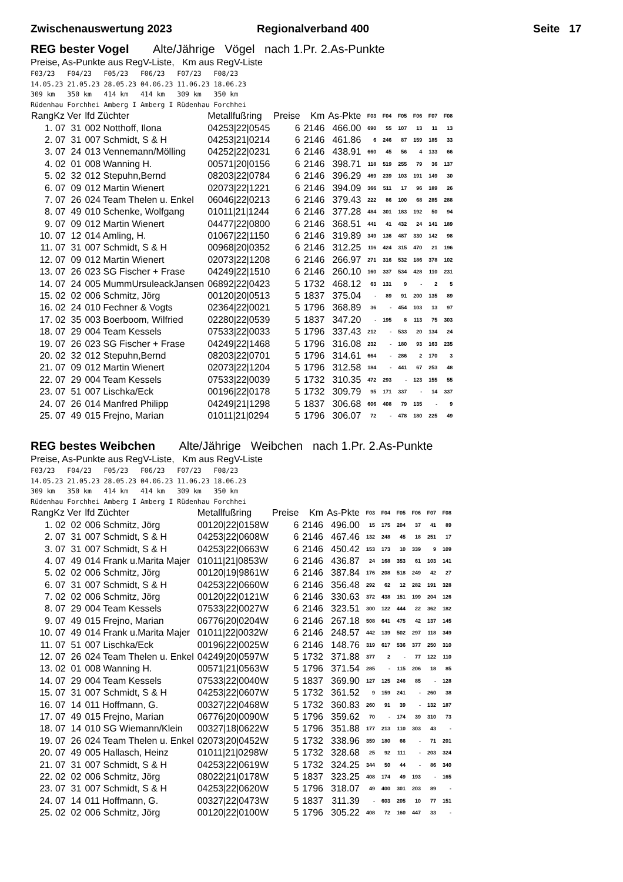Zwischenauswertung 2023 Regionalverband 400 Seite 17
REG bester Vogel Alte/Jährige Vögel nach 1.Pr. 2.As-Punkte
Preise, As-Punkte aus RegV-Liste, Km aus RegV-Liste
F03/23   F04/23   F05/23   F06/23   F07/23   F08/23
14.05.23 21.05.23 28.05.23 04.06.23 11.06.23 18.06.23
309 km   350 km   414 km   414 km   309 km   350 km
Rüdenhau Forchhei Amberg I Amberg I Rüdenhau Forchhei
| RangKz Ver | lfd Züchter | Metallfußring | Preise | Km | As-Pkte | F03 | F04 | F05 | F06 | F07 | F08 |
| --- | --- | --- | --- | --- | --- | --- | --- | --- | --- | --- | --- |
| 1. 07 31 | 002 Notthoff, Ilona | 04253/22/0545 | 6 | 2146 | 466.00 | 690 | 55 | 107 | 13 | 11 | 13 |
| 2. 07 31 | 007 Schmidt, S & H | 04253/21/0214 | 6 | 2146 | 461.86 | 6 | 246 | 87 | 159 | 185 | 33 |
| 3. 07 24 | 013 Vennemann/Mölling | 04252/22/0231 | 6 | 2146 | 438.91 | 660 | 45 | 56 | 4 | 133 | 66 |
| 4. 02 01 | 008 Wanning H. | 00571/20/0156 | 6 | 2146 | 398.71 | 118 | 519 | 255 | 79 | 36 | 137 |
| 5. 02 32 | 012 Stepuhn,Bernd | 08203/22/0784 | 6 | 2146 | 396.29 | 469 | 239 | 103 | 191 | 149 | 30 |
| 6. 07 09 | 012 Martin Wienert | 02073/22/1221 | 6 | 2146 | 394.09 | 366 | 511 | 17 | 96 | 189 | 26 |
| 7. 07 26 | 024 Team Thelen u. Enkel | 06046/22/0213 | 6 | 2146 | 379.43 | 222 | 86 | 100 | 68 | 285 | 288 |
| 8. 07 49 | 010 Schenke, Wolfgang | 01011/21/1244 | 6 | 2146 | 377.28 | 484 | 301 | 183 | 192 | 50 | 94 |
| 9. 07 09 | 012 Martin Wienert | 04477/22/0800 | 6 | 2146 | 368.51 | 441 | 41 | 432 | 24 | 141 | 189 |
| 10. 07 12 | 014 Amling, H. | 01067/22/1150 | 6 | 2146 | 319.89 | 349 | 136 | 487 | 330 | 142 | 98 |
| 11. 07 31 | 007 Schmidt, S & H | 00968/20/0352 | 6 | 2146 | 312.25 | 116 | 424 | 315 | 470 | 21 | 196 |
| 12. 07 09 | 012 Martin Wienert | 02073/22/1208 | 6 | 2146 | 266.97 | 271 | 316 | 532 | 186 | 378 | 102 |
| 13. 07 26 | 023 SG Fischer + Frase | 04249/22/1510 | 6 | 2146 | 260.10 | 160 | 337 | 534 | 428 | 110 | 231 |
| 14. 07 24 | 005 MummUrsuleackJansen | 06892/22/0423 | 5 | 1732 | 468.12 | 63 | 131 | 9 | - | 2 | 5 |
| 15. 02 02 | 006 Schmitz, Jörg | 00120/20/0513 | 5 | 1837 | 375.04 | - | 89 | 91 | 200 | 135 | 89 |
| 16. 02 24 | 010 Fechner & Vogts | 02364/22/0021 | 5 | 1796 | 368.89 | 36 | - | 454 | 103 | 13 | 97 |
| 17. 02 35 | 003 Boerboom, Wilfried | 02280/22/0539 | 5 | 1837 | 347.20 | - | 195 | 8 | 113 | 75 | 303 |
| 18. 07 29 | 004 Team Kessels | 07533/22/0033 | 5 | 1796 | 337.43 | 212 | - | 533 | 20 | 134 | 24 |
| 19. 07 26 | 023 SG Fischer + Frase | 04249/22/1468 | 5 | 1796 | 316.08 | 232 | - | 180 | 93 | 163 | 235 |
| 20. 02 32 | 012 Stepuhn,Bernd | 08203/22/0701 | 5 | 1796 | 314.61 | 664 | - | 286 | 2 | 170 | 3 |
| 21. 07 09 | 012 Martin Wienert | 02073/22/1204 | 5 | 1796 | 312.58 | 184 | - | 441 | 67 | 253 | 48 |
| 22. 07 29 | 004 Team Kessels | 07533/22/0039 | 5 | 1732 | 310.35 | 472 | 293 | - | 123 | 155 | 55 |
| 23. 07 51 | 007 Lischka/Eck | 00196/22/0178 | 5 | 1732 | 309.79 | 95 | 171 | 337 | - | 14 | 337 |
| 24. 07 26 | 014 Manfred Philipp | 04249/21/1298 | 5 | 1837 | 306.68 | 606 | 408 | 79 | 135 | - | 9 |
| 25. 07 49 | 015 Frejno, Marian | 01011/21/0294 | 5 | 1796 | 306.07 | 72 | - | 478 | 180 | 225 | 49 |
REG bestes Weibchen Alte/Jährige Weibchen nach 1.Pr. 2.As-Punkte
Preise, As-Punkte aus RegV-Liste, Km aus RegV-Liste
F03/23   F04/23   F05/23   F06/23   F07/23   F08/23
14.05.23 21.05.23 28.05.23 04.06.23 11.06.23 18.06.23
309 km   350 km   414 km   414 km   309 km   350 km
Rüdenhau Forchhei Amberg I Amberg I Rüdenhau Forchhei
| RangKz Ver | lfd Züchter | Metallfußring | Preise | Km | As-Pkte | F03 | F04 | F05 | F06 | F07 | F08 |
| --- | --- | --- | --- | --- | --- | --- | --- | --- | --- | --- | --- |
| 1. 02 02 | 006 Schmitz, Jörg | 00120/22/0158W | 6 | 2146 | 496.00 | 15 | 175 | 204 | 37 | 41 | 89 |
| 2. 07 31 | 007 Schmidt, S & H | 04253/22/0608W | 6 | 2146 | 467.46 | 132 | 248 | 45 | 18 | 251 | 17 |
| 3. 07 31 | 007 Schmidt, S & H | 04253/22/0663W | 6 | 2146 | 450.42 | 153 | 173 | 10 | 339 | 9 | 109 |
| 4. 07 49 | 014 Frank u.Marita Majer | 01011/21/0853W | 6 | 2146 | 436.87 | 24 | 168 | 353 | 61 | 103 | 141 |
| 5. 02 02 | 006 Schmitz, Jörg | 00120/19/9861W | 6 | 2146 | 387.84 | 176 | 208 | 518 | 249 | 42 | 27 |
| 6. 07 31 | 007 Schmidt, S & H | 04253/22/0660W | 6 | 2146 | 356.48 | 292 | 62 | 12 | 282 | 191 | 328 |
| 7. 02 02 | 006 Schmitz, Jörg | 00120/22/0121W | 6 | 2146 | 330.63 | 372 | 438 | 151 | 199 | 204 | 126 |
| 8. 07 29 | 004 Team Kessels | 07533/22/0027W | 6 | 2146 | 323.51 | 300 | 122 | 444 | 22 | 362 | 182 |
| 9. 07 49 | 015 Frejno, Marian | 06776/20/0204W | 6 | 2146 | 267.18 | 508 | 641 | 475 | 42 | 137 | 145 |
| 10. 07 49 | 014 Frank u.Marita Majer | 01011/22/0032W | 6 | 2146 | 248.57 | 442 | 139 | 502 | 297 | 118 | 349 |
| 11. 07 51 | 007 Lischka/Eck | 00196/22/0025W | 6 | 2146 | 148.76 | 319 | 617 | 536 | 377 | 250 | 310 |
| 12. 07 26 | 024 Team Thelen u. Enkel | 04249/20/0597W | 5 | 1732 | 371.88 | 377 | 2 | - | 77 | 122 | 110 |
| 13. 02 01 | 008 Wanning H. | 00571/21/0563W | 5 | 1796 | 371.54 | 285 | - | 115 | 206 | 18 | 85 |
| 14. 07 29 | 004 Team Kessels | 07533/22/0040W | 5 | 1837 | 369.90 | 127 | 125 | 246 | 85 | - | 128 |
| 15. 07 31 | 007 Schmidt, S & H | 04253/22/0607W | 5 | 1732 | 361.52 | 9 | 159 | 241 | - | 260 | 38 |
| 16. 07 14 | 011 Hoffmann, G. | 00327/22/0468W | 5 | 1732 | 360.83 | 260 | 91 | 39 | - | 132 | 187 |
| 17. 07 49 | 015 Frejno, Marian | 06776/20/0090W | 5 | 1796 | 359.62 | 70 | - | 174 | 39 | 310 | 73 |
| 18. 07 14 | 010 SG Wiemann/Klein | 00327/18/0622W | 5 | 1796 | 351.88 | 177 | 213 | 110 | 303 | 43 | - |
| 19. 07 26 | 024 Team Thelen u. Enkel | 02073/20/0452W | 5 | 1732 | 338.96 | 359 | 180 | 66 | - | 71 | 201 |
| 20. 07 49 | 005 Hallasch, Heinz | 01011/21/0298W | 5 | 1732 | 328.68 | 25 | 92 | 111 | - | 203 | 324 |
| 21. 07 31 | 007 Schmidt, S & H | 04253/22/0619W | 5 | 1732 | 324.25 | 344 | 50 | 44 | - | 86 | 340 |
| 22. 02 02 | 006 Schmitz, Jörg | 08022/21/0178W | 5 | 1837 | 323.25 | 408 | 174 | 49 | 193 | - | 165 |
| 23. 07 31 | 007 Schmidt, S & H | 04253/22/0620W | 5 | 1796 | 318.07 | 49 | 400 | 301 | 203 | 89 | - |
| 24. 07 14 | 011 Hoffmann, G. | 00327/22/0473W | 5 | 1837 | 311.39 | - | 603 | 205 | 10 | 77 | 151 |
| 25. 02 02 | 006 Schmitz, Jörg | 00120/22/0100W | 5 | 1796 | 305.22 | 408 | 72 | 160 | 447 | 33 | - |